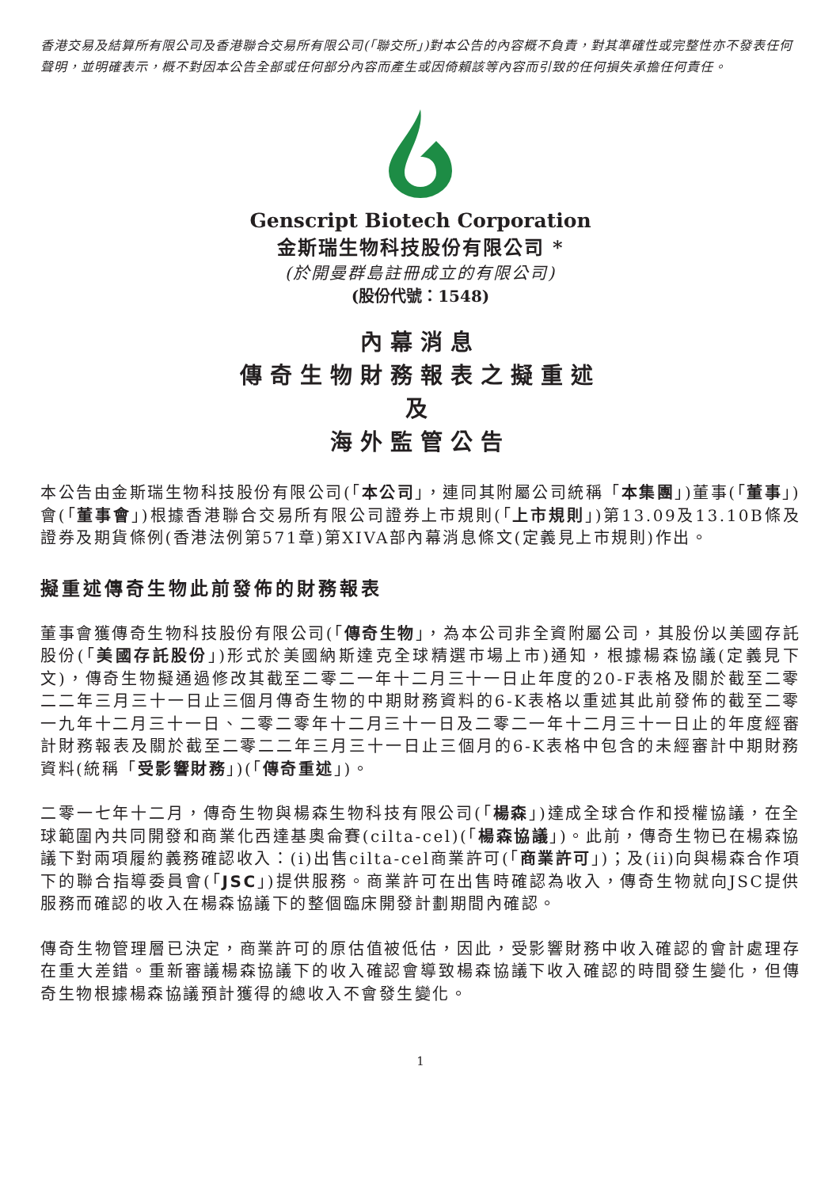香港交易及結算所有限公司及香港聯合交易所有限公司(「聯交所」)對本公告的內容概不負責，對其準確性或完整性亦不發表任何聲明，並明確表示，概不對因本公告全部或任何部分內容而產生或因倚賴該等內容而引致的任何損失承擔任何責任。
Genscript Biotech Corporation
金斯瑞生物科技股份有限公司 *
(於開曼群島註冊成立的有限公司)
(股份代號：1548)
內幕消息
傳奇生物財務報表之擬重述
及
海外監管公告
本公告由金斯瑞生物科技股份有限公司(「本公司」，連同其附屬公司統稱「本集團」)董事(「董事」)會(「董事會」)根據香港聯合交易所有限公司證券上市規則(「上市規則」)第13.09及13.10B條及證券及期貨條例(香港法例第571章)第XIVA部內幕消息條文(定義見上市規則)作出。
擬重述傳奇生物此前發佈的財務報表
董事會獲傳奇生物科技股份有限公司(「傳奇生物」，為本公司非全資附屬公司，其股份以美國存託股份(「美國存託股份」)形式於美國納斯達克全球精選市場上市)通知，根據楊森協議(定義見下文)，傳奇生物擬通過修改其截至二零二一年十二月三十一日止年度的20-F表格及關於截至二零二二年三月三十一日止三個月傳奇生物的中期財務資料的6-K表格以重述其此前發佈的截至二零一九年十二月三十一日、二零二零年十二月三十一日及二零二一年十二月三十一日止的年度經審計財務報表及關於截至二零二二年三月三十一日止三個月的6-K表格中包含的未經審計中期財務資料(統稱「受影響財務」)(「傳奇重述」)。
二零一七年十二月，傳奇生物與楊森生物科技有限公司(「楊森」)達成全球合作和授權協議，在全球範圍內共同開發和商業化西達基奧侖賽(cilta-cel)(「楊森協議」)。此前，傳奇生物已在楊森協議下對兩項履約義務確認收入：(i)出售cilta-cel商業許可(「商業許可」)；及(ii)向與楊森合作項下的聯合指導委員會(「JSC」)提供服務。商業許可在出售時確認為收入，傳奇生物就向JSC提供服務而確認的收入在楊森協議下的整個臨床開發計劃期間內確認。
傳奇生物管理層已決定，商業許可的原估值被低估，因此，受影響財務中收入確認的會計處理存在重大差錯。重新審議楊森協議下的收入確認會導致楊森協議下收入確認的時間發生變化，但傳奇生物根據楊森協議預計獲得的總收入不會發生變化。
1